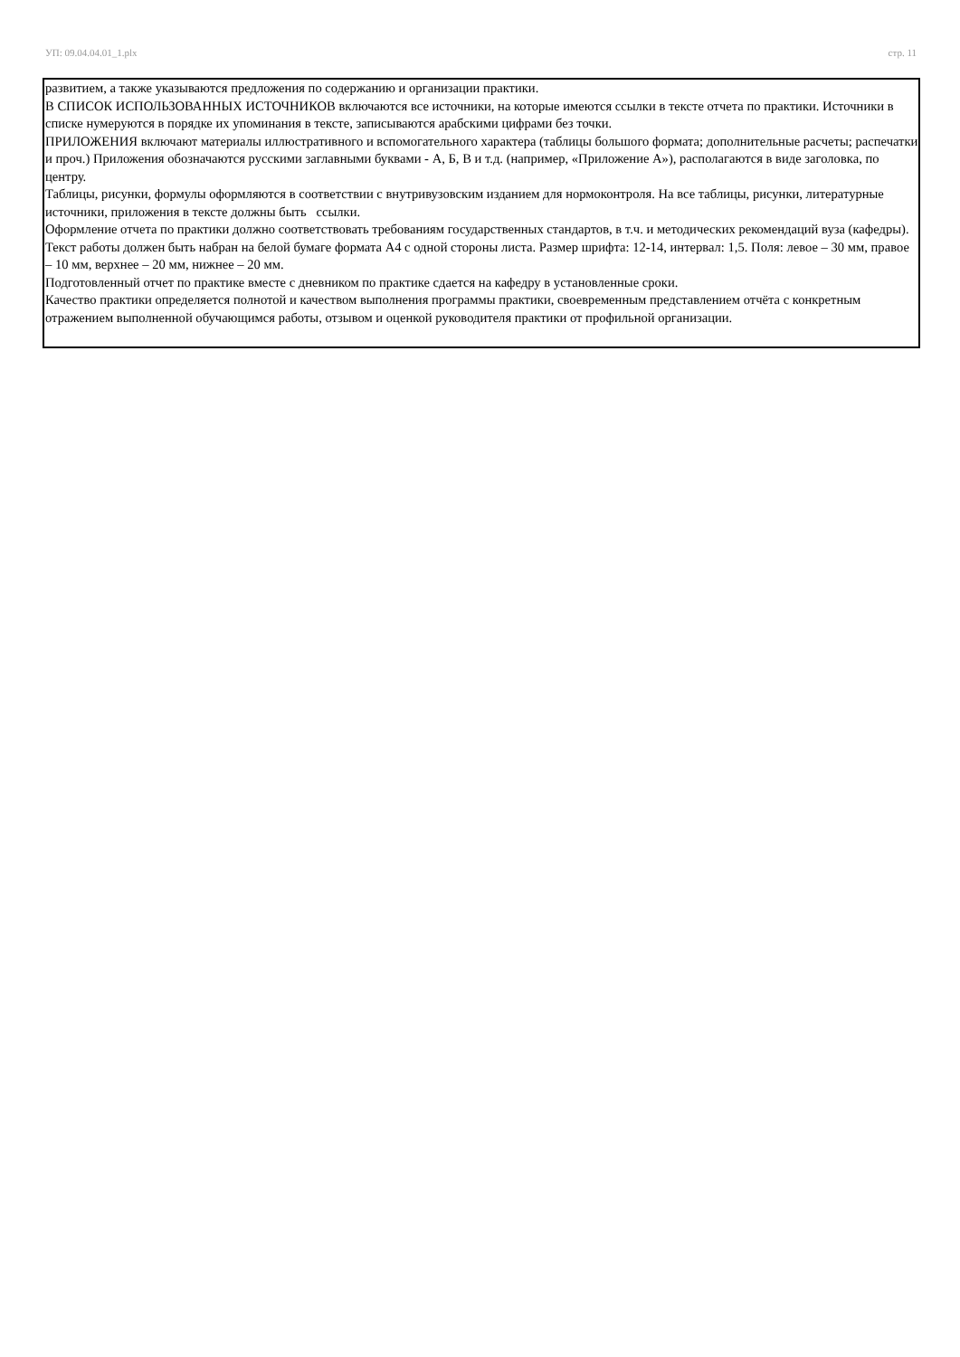УП: 09.04.04.01_1.plx стр. 11
развитием, а также указываются предложения по содержанию и организации практики.
В СПИСОК ИСПОЛЬЗОВАННЫХ ИСТОЧНИКОВ включаются все источники, на которые имеются ссылки в тексте отчета по практики. Источники в списке нумеруются в порядке их упоминания в тексте, записываются арабскими цифрами без точки.
ПРИЛОЖЕНИЯ включают материалы иллюстративного и вспомогательного характера (таблицы большого формата; дополнительные расчеты; распечатки и проч.) Приложения обозначаются русскими заглавными буквами - А, Б, В и т.д. (например, «Приложение А»), располагаются в виде заголовка, по центру.
Таблицы, рисунки, формулы оформляются в соответствии с внутривузовским изданием для нормоконтроля. На все таблицы, рисунки, литературные источники, приложения в тексте должны быть ссылки.
Оформление отчета по практики должно соответствовать требованиям государственных стандартов, в т.ч. и методических рекомендаций вуза (кафедры). Текст работы должен быть набран на белой бумаге формата А4 с одной стороны листа. Размер шрифта: 12-14, интервал: 1,5. Поля: левое – 30 мм, правое – 10 мм, верхнее – 20 мм, нижнее – 20 мм.
Подготовленный отчет по практике вместе с дневником по практике сдается на кафедру в установленные сроки.
Качество практики определяется полнотой и качеством выполнения программы практики, своевременным представлением отчёта с конкретным отражением выполненной обучающимся работы, отзывом и оценкой руководителя практики от профильной организации.